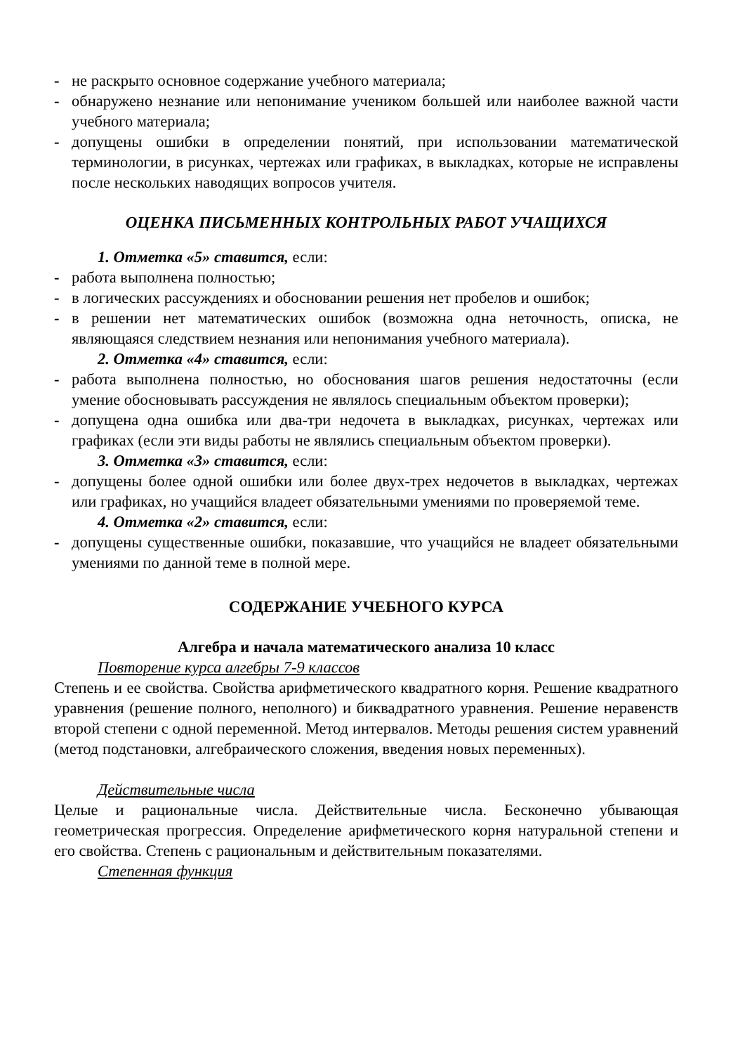- не раскрыто основное содержание учебного материала;
- обнаружено незнание или непонимание учеником большей или наиболее важной части учебного материала;
- допущены ошибки в определении понятий, при использовании математической терминологии, в рисунках, чертежах или графиках, в выкладках, которые не исправлены после нескольких наводящих вопросов учителя.
ОЦЕНКА ПИСЬМЕННЫХ КОНТРОЛЬНЫХ РАБОТ УЧАЩИХСЯ
1. Отметка «5» ставится, если:
- работа выполнена полностью;
- в логических рассуждениях и обосновании решения нет пробелов и ошибок;
- в решении нет математических ошибок (возможна одна неточность, описка, не являющаяся следствием незнания или непонимания учебного материала).
2. Отметка «4» ставится, если:
- работа выполнена полностью, но обоснования шагов решения недостаточны (если умение обосновывать рассуждения не являлось специальным объектом проверки);
- допущена одна ошибка или два-три недочета в выкладках, рисунках, чертежах или графиках (если эти виды работы не являлись специальным объектом проверки).
3. Отметка «3» ставится, если:
- допущены более одной ошибки или более двух-трех недочетов в выкладках, чертежах или графиках, но учащийся владеет обязательными умениями по проверяемой теме.
4. Отметка «2» ставится, если:
- допущены существенные ошибки, показавшие, что учащийся не владеет обязательными умениями по данной теме в полной мере.
СОДЕРЖАНИЕ УЧЕБНОГО КУРСА
Алгебра и начала математического анализа 10 класс
Повторение курса алгебры 7-9 классов
Степень и ее свойства. Свойства арифметического квадратного корня. Решение квадратного уравнения (решение полного, неполного) и биквадратного уравнения. Решение неравенств второй степени с одной переменной. Метод интервалов. Методы решения систем уравнений (метод подстановки, алгебраического сложения, введения новых переменных).
Действительные числа
Целые и рациональные числа. Действительные числа. Бесконечно убывающая геометрическая прогрессия. Определение арифметического корня натуральной степени и его свойства. Степень с рациональным и действительным показателями.
Степенная функция